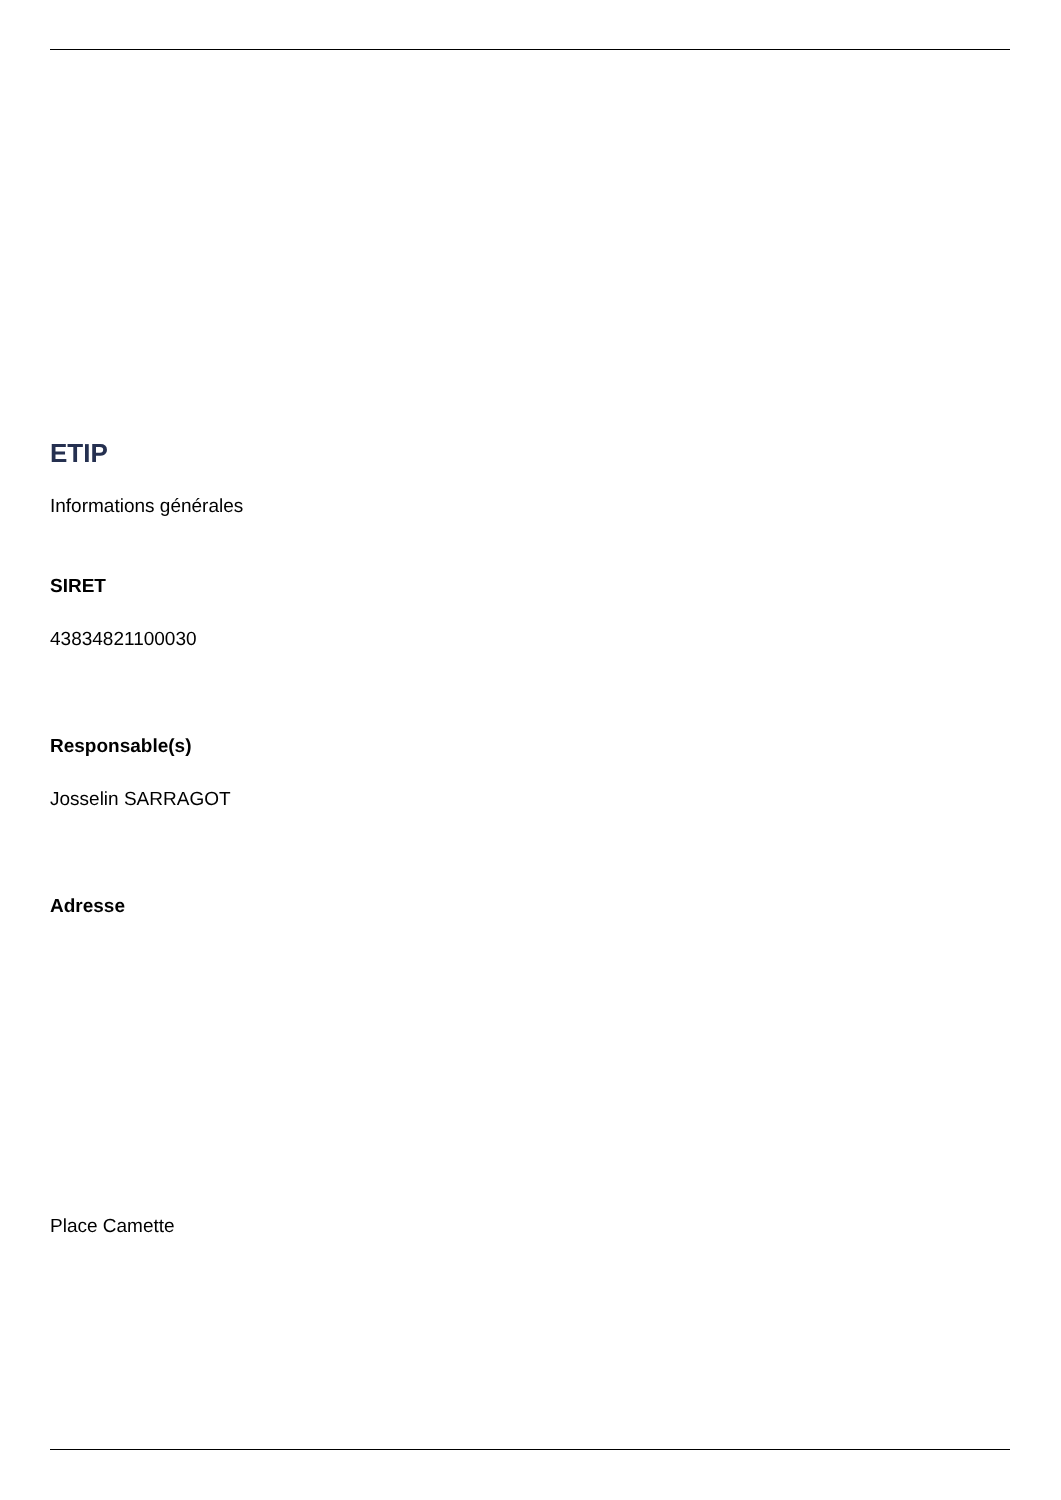ETIP
Informations générales
SIRET
43834821100030
Responsable(s)
Josselin SARRAGOT
Adresse
Place Camette